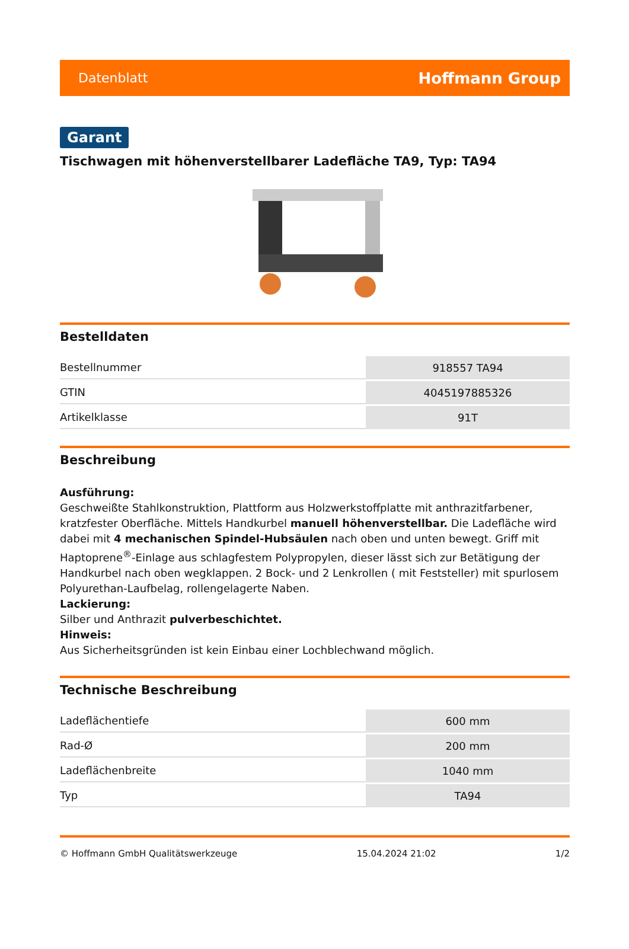Datenblatt Hoffmann Group
Garant
Tischwagen mit höhenverstellbarer Ladefläche TA9, Typ: TA94
Bestelldaten
| Bestellnummer | 918557 TA94 |
| GTIN | 4045197885326 |
| Artikelklasse | 91T |
Beschreibung
Ausführung:
Geschweißte Stahlkonstruktion, Plattform aus Holzwerkstoffplatte mit anthrazitfarbener, kratzfester Oberfläche. Mittels Handkurbel manuell höhenverstellbar. Die Ladefläche wird dabei mit 4 mechanischen Spindel-Hubsäulen nach oben und unten bewegt. Griff mit Haptoprene<sup>®</sup>-Einlage aus schlagfestem Polypropylen, dieser lässt sich zur Betätigung der Handkurbel nach oben wegklappen. 2 Bock- und 2 Lenkrollen ( mit Feststeller) mit spurlosem Polyurethan-Laufbelag, rollengelagerte Naben.
Lackierung:
Silber und Anthrazit pulverbeschichtet.
Hinweis:
Aus Sicherheitsgründen ist kein Einbau einer Lochblechwand möglich.
Technische Beschreibung
| Ladeflächentiefe | 600 mm |
| Rad-Ø | 200 mm |
| Ladeflächenbreite | 1040 mm |
| Typ | TA94 |
© Hoffmann GmbH Qualitätswerkzeuge 15.04.2024 21:02 1/2